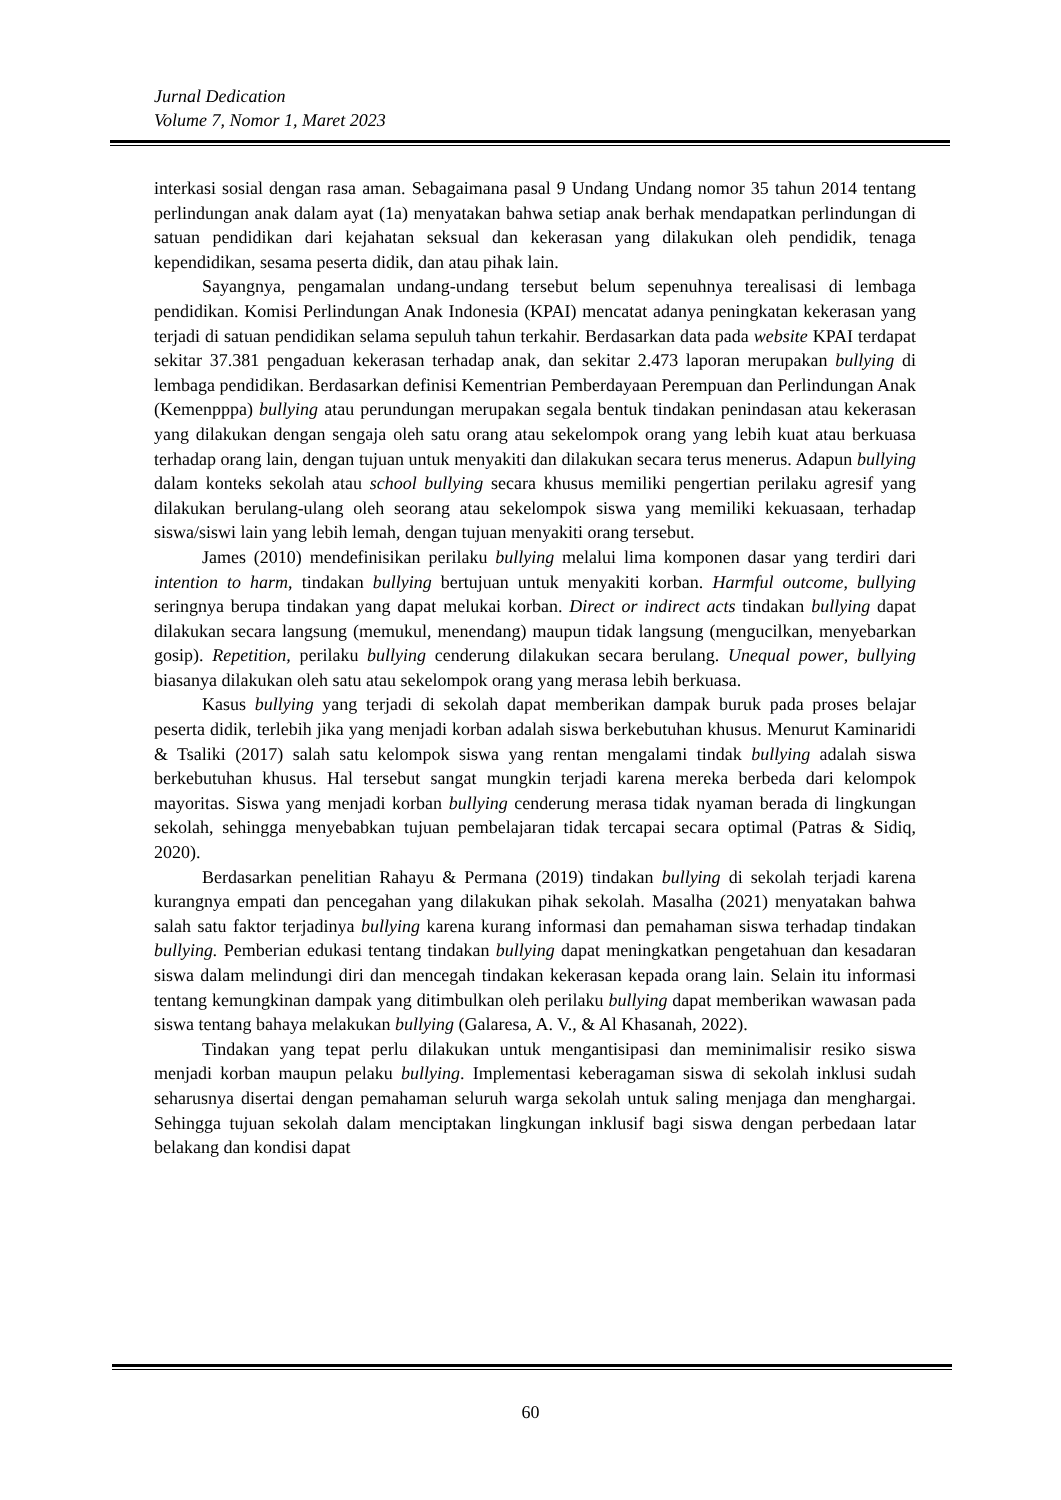Jurnal Dedication
Volume 7, Nomor 1, Maret 2023
interkasi sosial dengan rasa aman. Sebagaimana pasal 9 Undang Undang nomor 35 tahun 2014 tentang perlindungan anak dalam ayat (1a) menyatakan bahwa setiap anak berhak mendapatkan perlindungan di satuan pendidikan dari kejahatan seksual dan kekerasan yang dilakukan oleh pendidik, tenaga kependidikan, sesama peserta didik, dan atau pihak lain.
Sayangnya, pengamalan undang-undang tersebut belum sepenuhnya terealisasi di lembaga pendidikan. Komisi Perlindungan Anak Indonesia (KPAI) mencatat adanya peningkatan kekerasan yang terjadi di satuan pendidikan selama sepuluh tahun terkahir. Berdasarkan data pada website KPAI terdapat sekitar 37.381 pengaduan kekerasan terhadap anak, dan sekitar 2.473 laporan merupakan bullying di lembaga pendidikan. Berdasarkan definisi Kementrian Pemberdayaan Perempuan dan Perlindungan Anak (Kemenpppa) bullying atau perundungan merupakan segala bentuk tindakan penindasan atau kekerasan yang dilakukan dengan sengaja oleh satu orang atau sekelompok orang yang lebih kuat atau berkuasa terhadap orang lain, dengan tujuan untuk menyakiti dan dilakukan secara terus menerus. Adapun bullying dalam konteks sekolah atau school bullying secara khusus memiliki pengertian perilaku agresif yang dilakukan berulang-ulang oleh seorang atau sekelompok siswa yang memiliki kekuasaan, terhadap siswa/siswi lain yang lebih lemah, dengan tujuan menyakiti orang tersebut.
James (2010) mendefinisikan perilaku bullying melalui lima komponen dasar yang terdiri dari intention to harm, tindakan bullying bertujuan untuk menyakiti korban. Harmful outcome, bullying seringnya berupa tindakan yang dapat melukai korban. Direct or indirect acts tindakan bullying dapat dilakukan secara langsung (memukul, menendang) maupun tidak langsung (mengucilkan, menyebarkan gosip). Repetition, perilaku bullying cenderung dilakukan secara berulang. Unequal power, bullying biasanya dilakukan oleh satu atau sekelompok orang yang merasa lebih berkuasa.
Kasus bullying yang terjadi di sekolah dapat memberikan dampak buruk pada proses belajar peserta didik, terlebih jika yang menjadi korban adalah siswa berkebutuhan khusus. Menurut Kaminaridi & Tsaliki (2017) salah satu kelompok siswa yang rentan mengalami tindak bullying adalah siswa berkebutuhan khusus. Hal tersebut sangat mungkin terjadi karena mereka berbeda dari kelompok mayoritas. Siswa yang menjadi korban bullying cenderung merasa tidak nyaman berada di lingkungan sekolah, sehingga menyebabkan tujuan pembelajaran tidak tercapai secara optimal (Patras & Sidiq, 2020).
Berdasarkan penelitian Rahayu & Permana (2019) tindakan bullying di sekolah terjadi karena kurangnya empati dan pencegahan yang dilakukan pihak sekolah. Masalha (2021) menyatakan bahwa salah satu faktor terjadinya bullying karena kurang informasi dan pemahaman siswa terhadap tindakan bullying. Pemberian edukasi tentang tindakan bullying dapat meningkatkan pengetahuan dan kesadaran siswa dalam melindungi diri dan mencegah tindakan kekerasan kepada orang lain. Selain itu informasi tentang kemungkinan dampak yang ditimbulkan oleh perilaku bullying dapat memberikan wawasan pada siswa tentang bahaya melakukan bullying (Galaresa, A. V., & Al Khasanah, 2022).
Tindakan yang tepat perlu dilakukan untuk mengantisipasi dan meminimalisir resiko siswa menjadi korban maupun pelaku bullying. Implementasi keberagaman siswa di sekolah inklusi sudah seharusnya disertai dengan pemahaman seluruh warga sekolah untuk saling menjaga dan menghargai. Sehingga tujuan sekolah dalam menciptakan lingkungan inklusif bagi siswa dengan perbedaan latar belakang dan kondisi dapat
60